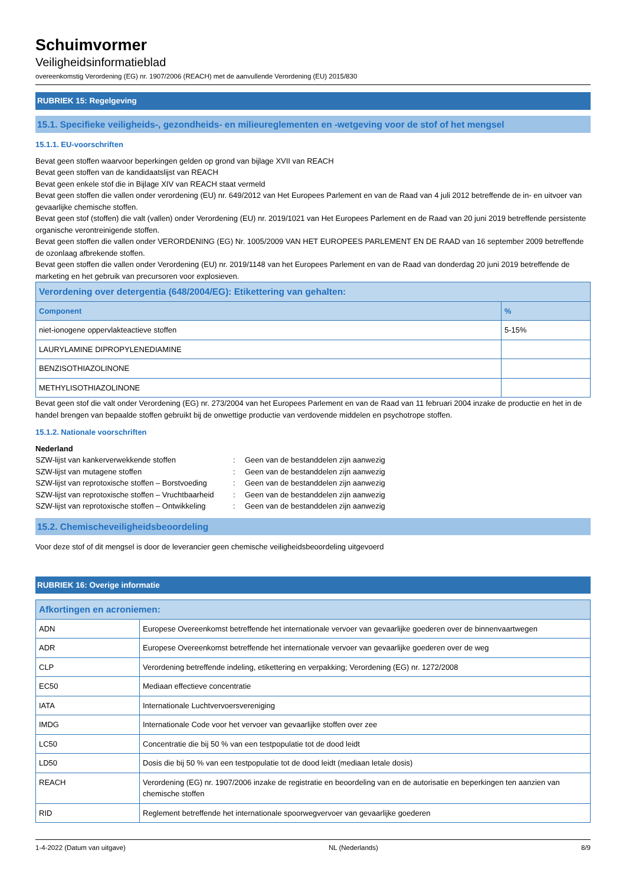Schuimvormer
Veiligheidsinformatieblad
overeenkomstig Verordening (EG) nr. 1907/2006 (REACH) met de aanvullende Verordening (EU) 2015/830
RUBRIEK 15: Regelgeving
15.1. Specifieke veiligheids-, gezondheids- en milieureglementen en -wetgeving voor de stof of het mengsel
15.1.1. EU-voorschriften
Bevat geen stoffen waarvoor beperkingen gelden op grond van bijlage XVII van REACH
Bevat geen stoffen van de kandidaatslijst van REACH
Bevat geen enkele stof die in Bijlage XIV van REACH staat vermeld
Bevat geen stoffen die vallen onder verordening (EU) nr. 649/2012 van Het Europees Parlement en van de Raad van 4 juli 2012 betreffende de in- en uitvoer van gevaarlijke chemische stoffen.
Bevat geen stof (stoffen) die valt (vallen) onder Verordening (EU) nr. 2019/1021 van Het Europees Parlement en de Raad van 20 juni 2019 betreffende persistente organische verontreinigende stoffen.
Bevat geen stoffen die vallen onder VERORDENING (EG) Nr. 1005/2009 VAN HET EUROPEES PARLEMENT EN DE RAAD van 16 september 2009 betreffende de ozonlaag afbrekende stoffen.
Bevat geen stoffen die vallen onder Verordening (EU) nr. 2019/1148 van het Europees Parlement en van de Raad van donderdag 20 juni 2019 betreffende de marketing en het gebruik van precursoren voor explosieven.
| Verordening over detergentia (648/2004/EG): Etikettering van gehalten: | |
| --- | --- |
| Component | % |
| niet-ionogene oppervlakteactieve stoffen | 5-15% |
| LAURYLAMINE DIPROPYLENEDIAMINE | |
| BENZISOTHIAZOLINONE | |
| METHYLISOTHIAZOLINONE | |
Bevat geen stof die valt onder Verordening (EG) nr. 273/2004 van het Europees Parlement en van de Raad van 11 februari 2004 inzake de productie en het in de handel brengen van bepaalde stoffen gebruikt bij de onwettige productie van verdovende middelen en psychotrope stoffen.
15.1.2. Nationale voorschriften
Nederland
| SZW-lijst van kankerverwekkende stoffen | : | Geen van de bestanddelen zijn aanwezig |
| SZW-lijst van mutagene stoffen | : | Geen van de bestanddelen zijn aanwezig |
| SZW-lijst van reprotoxische stoffen – Borstvoeding | : | Geen van de bestanddelen zijn aanwezig |
| SZW-lijst van reprotoxische stoffen – Vruchtbaarheid | : | Geen van de bestanddelen zijn aanwezig |
| SZW-lijst van reprotoxische stoffen – Ontwikkeling | : | Geen van de bestanddelen zijn aanwezig |
15.2. Chemischeveiligheidsbeoordeling
Voor deze stof of dit mengsel is door de leverancier geen chemische veiligheidsbeoordeling uitgevoerd
RUBRIEK 16: Overige informatie
| Afkortingen en acroniemen: | |
| --- | --- |
| ADN | Europese Overeenkomst betreffende het internationale vervoer van gevaarlijke goederen over de binnenvaartwegen |
| ADR | Europese Overeenkomst betreffende het internationale vervoer van gevaarlijke goederen over de weg |
| CLP | Verordening betreffende indeling, etikettering en verpakking; Verordening (EG) nr. 1272/2008 |
| EC50 | Mediaan effectieve concentratie |
| IATA | Internationale Luchtvervoersvereniging |
| IMDG | Internationale Code voor het vervoer van gevaarlijke stoffen over zee |
| LC50 | Concentratie die bij 50 % van een testpopulatie tot de dood leidt |
| LD50 | Dosis die bij 50 % van een testpopulatie tot de dood leidt (mediaan letale dosis) |
| REACH | Verordening (EG) nr. 1907/2006 inzake de registratie en beoordeling van en de autorisatie en beperkingen ten aanzien van chemische stoffen |
| RID | Reglement betreffende het internationale spoorwegvervoer van gevaarlijke goederen |
1-4-2022 (Datum van uitgave) NL (Nederlands) 8/9